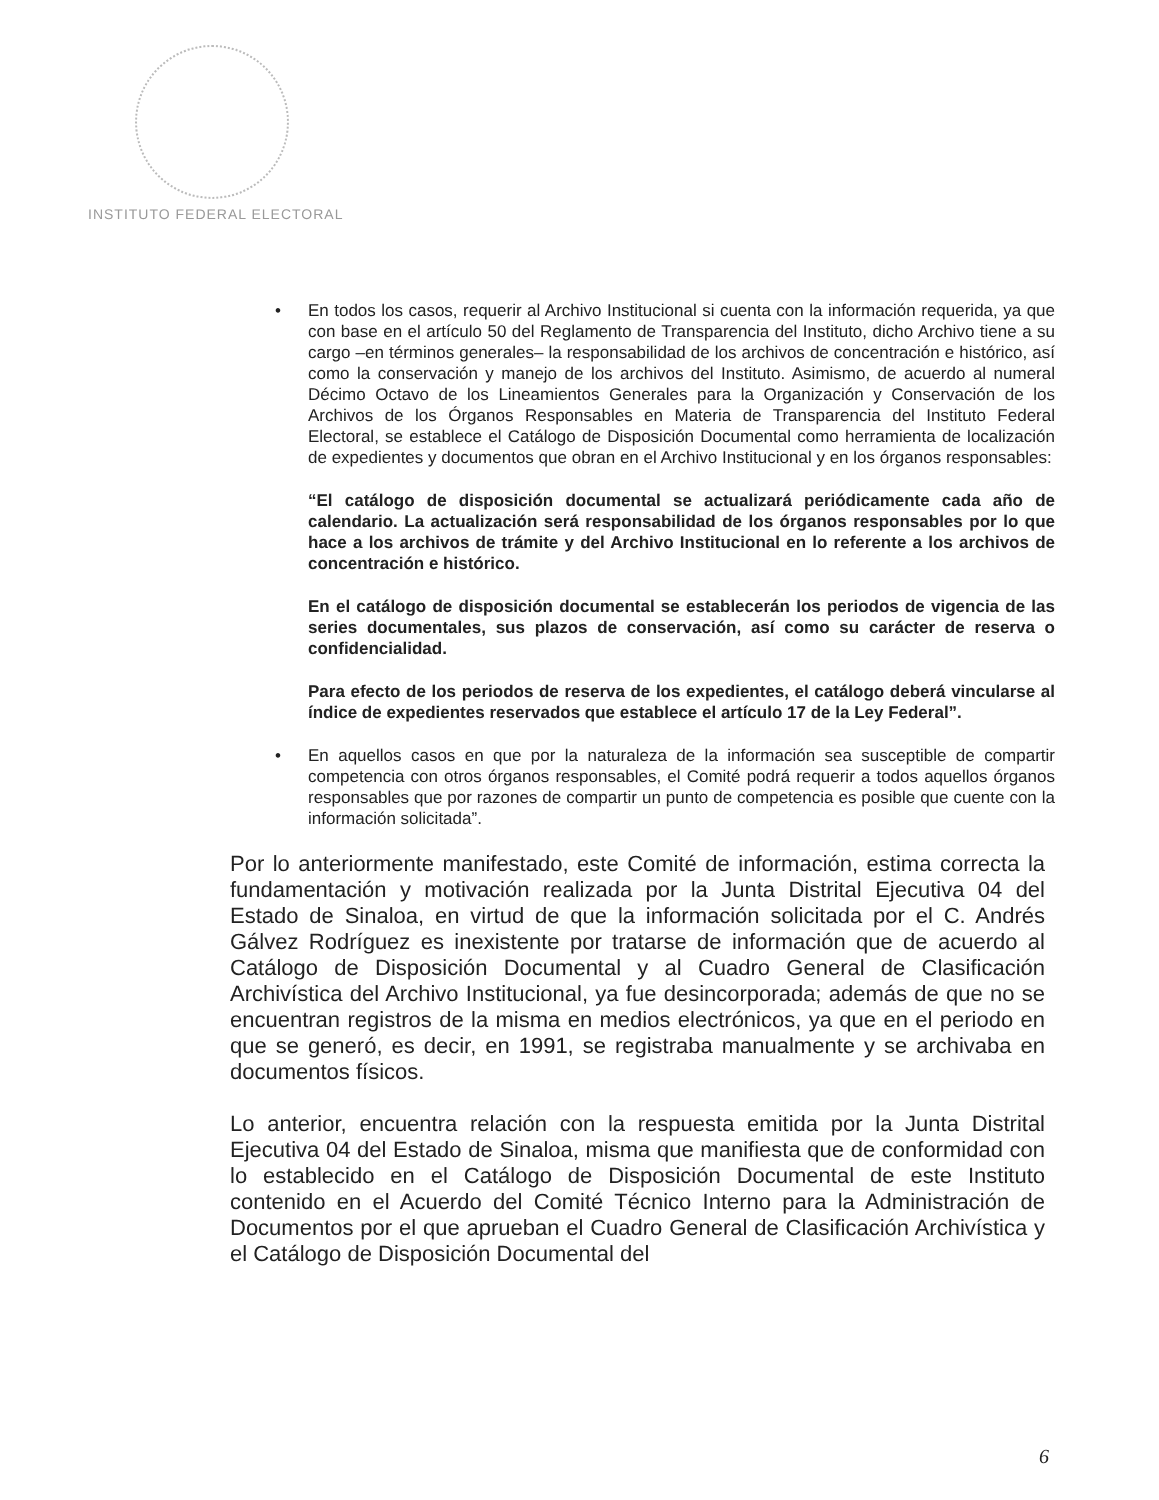INSTITUTO FEDERAL ELECTORAL
• En todos los casos, requerir al Archivo Institucional si cuenta con la información requerida, ya que con base en el artículo 50 del Reglamento de Transparencia del Instituto, dicho Archivo tiene a su cargo –en términos generales– la responsabilidad de los archivos de concentración e histórico, así como la conservación y manejo de los archivos del Instituto. Asimismo, de acuerdo al numeral Décimo Octavo de los Lineamientos Generales para la Organización y Conservación de los Archivos de los Órganos Responsables en Materia de Transparencia del Instituto Federal Electoral, se establece el Catálogo de Disposición Documental como herramienta de localización de expedientes y documentos que obran en el Archivo Institucional y en los órganos responsables:
“El catálogo de disposición documental se actualizará periódicamente cada año de calendario. La actualización será responsabilidad de los órganos responsables por lo que hace a los archivos de trámite y del Archivo Institucional en lo referente a los archivos de concentración e histórico.
En el catálogo de disposición documental se establecerán los periodos de vigencia de las series documentales, sus plazos de conservación, así como su carácter de reserva o confidencialidad.
Para efecto de los periodos de reserva de los expedientes, el catálogo deberá vincularse al índice de expedientes reservados que establece el artículo 17 de la Ley Federal”.
• En aquellos casos en que por la naturaleza de la información sea susceptible de compartir competencia con otros órganos responsables, el Comité podrá requerir a todos aquellos órganos responsables que por razones de compartir un punto de competencia es posible que cuente con la información solicitada”.
Por lo anteriormente manifestado, este Comité de información, estima correcta la fundamentación y motivación realizada por la Junta Distrital Ejecutiva 04 del Estado de Sinaloa, en virtud de que la información solicitada por el C. Andrés Gálvez Rodríguez es inexistente por tratarse de información que de acuerdo al Catálogo de Disposición Documental y al Cuadro General de Clasificación Archivística del Archivo Institucional, ya fue desincorporada; además de que no se encuentran registros de la misma en medios electrónicos, ya que en el periodo en que se generó, es decir, en 1991, se registraba manualmente y se archivaba en documentos físicos.
Lo anterior, encuentra relación con la respuesta emitida por la Junta Distrital Ejecutiva 04 del Estado de Sinaloa, misma que manifiesta que de conformidad con lo establecido en el Catálogo de Disposición Documental de este Instituto contenido en el Acuerdo del Comité Técnico Interno para la Administración de Documentos por el que aprueban el Cuadro General de Clasificación Archivística y el Catálogo de Disposición Documental del
6